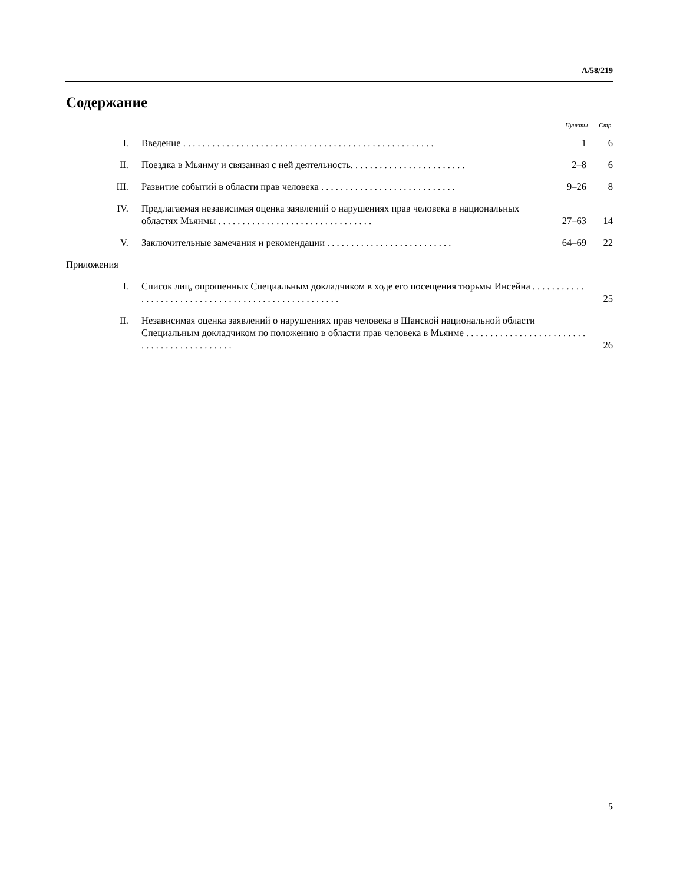A/58/219
Содержание
Пункты Стр.
| I. | Введение . . . . . . . . . . . . . . . . . . . . . . . . . . . . . . . . . . . . . . . . . . . . . . . . . . . . | 1 | 6 |
| II. | Поездка в Мьянму и связанная с ней деятельность. . . . . . . . . . . . . . . . . . . . . . . . | 2–8 | 6 |
| III. | Развитие событий в области прав человека . . . . . . . . . . . . . . . . . . . . . . . . . . . . | 9–26 | 8 |
| IV. | Предлагаемая независимая оценка заявлений о нарушениях прав человека в национальных областях Мьянмы . . . . . . . . . . . . . . . . . . . . . . . . . . . . . . . . | 27–63 | 14 |
| V. | Заключительные замечания и рекомендации . . . . . . . . . . . . . . . . . . . . . . . . . . | 64–69 | 22 |
| Приложения | | | |
| I. | Список лиц, опрошенных Специальным докладчиком в ходе его посещения тюрьмы Инсейна . . . . . . . . . . . . . . . . . . . . . . . . . . . . . . . . . . . . . . . . . . . . . . . . . . . . | | 25 |
| II. | Независимая оценка заявлений о нарушениях прав человека в Шанской национальной области Специальным докладчиком по положению в области прав человека в Мьянме . . . . . . . . . . . . . . . . . . . . . . . . . . . . . . . . . . . . . . . . . . . . | | 26 |
5